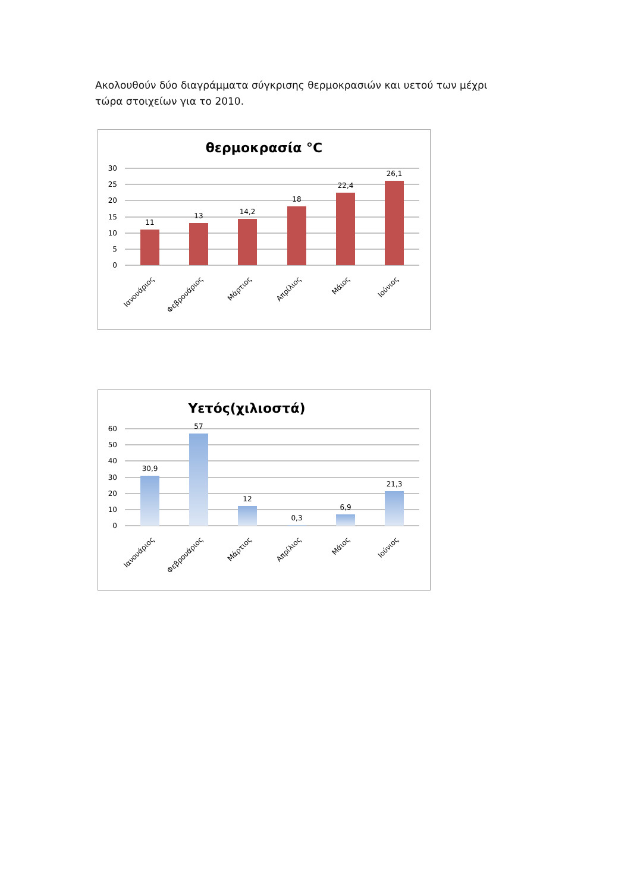Ακολουθούν δύο διαγράμματα σύγκρισης θερμοκρασιών και υετού των μέχρι τώρα στοιχείων για το 2010.
θερμοκρασία °C
30
25
20
15
10
5
0
11
13
14,2
18
22,4
26,1
Ιανουάριος
Φεβρουάριος
Μάρτιος
Απρίλιος
Μάιος
Ιούνιος
Υετός(χιλιοστά)
60
50
40
30
20
10
0
30,9
57
12
0,3
6,9
21,3
Ιανουάριος
Φεβρουάριος
Μάρτιος
Απρίλιος
Μάιος
Ιούνιος